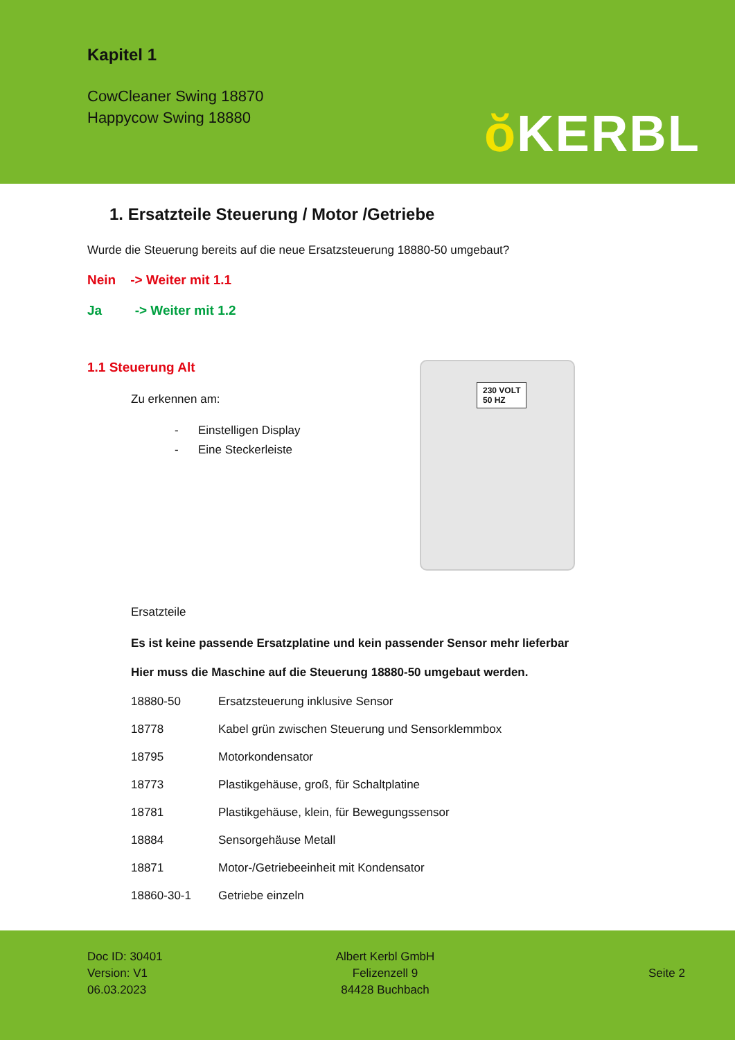Kapitel 1
CowCleaner Swing 18870
Happycow Swing 18880
ŏ KERBL
1. Ersatzteile Steuerung / Motor /Getriebe
Wurde die Steuerung bereits auf die neue Ersatzsteuerung 18880-50 umgebaut?
Nein -> Weiter mit 1.1
Ja -> Weiter mit 1.2
1.1 Steuerung Alt
Zu erkennen am:
- Einstelligen Display
- Eine Steckerleiste
230 VOLT
50 HZ
Ersatzteile
Es ist keine passende Ersatzplatine und kein passender Sensor mehr lieferbar
Hier muss die Maschine auf die Steuerung 18880-50 umgebaut werden.
| 18880-50 | Ersatzsteuerung inklusive Sensor |
| 18778 | Kabel grün zwischen Steuerung und Sensorklemmbox |
| 18795 | Motorkondensator |
| 18773 | Plastikgehäuse, groß, für Schaltplatine |
| 18781 | Plastikgehäuse, klein, für Bewegungssensor |
| 18884 | Sensorgehäuse Metall |
| 18871 | Motor-/Getriebeeinheit mit Kondensator |
| 18860-30-1 | Getriebe einzeln |
Doc ID: 30401
Version: V1
06.03.2023
Albert Kerbl GmbH
Felizenzell 9
84428 Buchbach
Seite 2